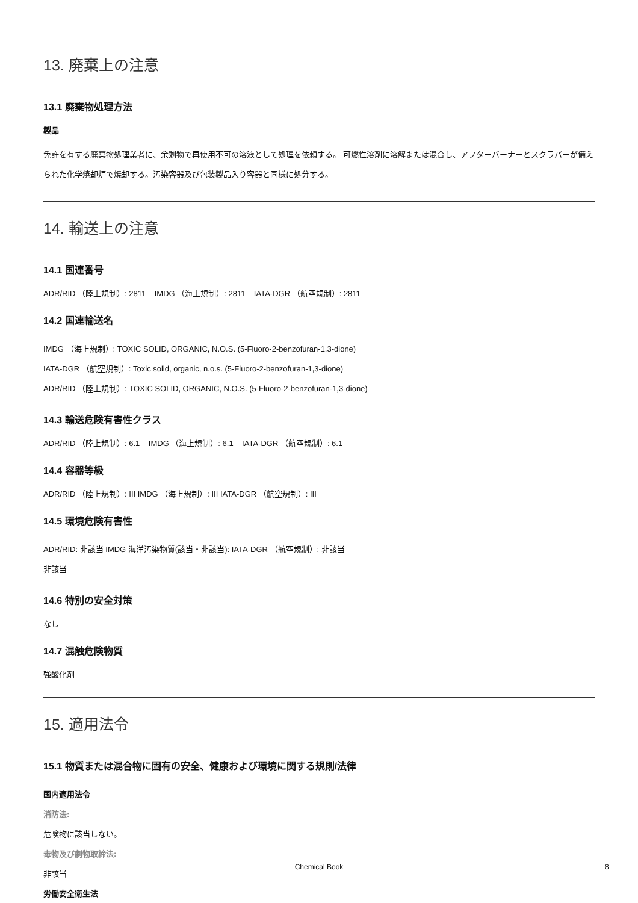13. 廃棄上の注意
13.1 廃棄物処理方法
製品
免許を有する廃棄物処理業者に、余剰物で再使用不可の溶液として処理を依頼する。 可燃性溶剤に溶解または混合し、アフターバーナーとスクラバーが備えられた化学焼却炉で焼却する。汚染容器及び包装製品入り容器と同様に処分する。
14. 輸送上の注意
14.1 国連番号
ADR/RID （陸上規制）: 2811 IMDG （海上規制）: 2811 IATA-DGR （航空規制）: 2811
14.2 国連輸送名
IMDG （海上規制）: TOXIC SOLID, ORGANIC, N.O.S. (5-Fluoro-2-benzofuran-1,3-dione)
IATA-DGR （航空規制）: Toxic solid, organic, n.o.s. (5-Fluoro-2-benzofuran-1,3-dione)
ADR/RID （陸上規制）: TOXIC SOLID, ORGANIC, N.O.S. (5-Fluoro-2-benzofuran-1,3-dione)
14.3 輸送危険有害性クラス
ADR/RID （陸上規制）: 6.1 IMDG （海上規制）: 6.1 IATA-DGR （航空規制）: 6.1
14.4 容器等級
ADR/RID （陸上規制）: III IMDG （海上規制）: III IATA-DGR （航空規制）: III
14.5 環境危険有害性
ADR/RID: 非該当 IMDG 海洋汚染物質(該当・非該当): IATA-DGR （航空規制）: 非該当
非該当
14.6 特別の安全対策
なし
14.7 混触危険物質
強酸化剤
15. 適用法令
15.1 物質または混合物に固有の安全、健康および環境に関する規則/法律
国内適用法令
消防法:
危険物に該当しない。
毒物及び劇物取締法:
非該当
労働安全衛生法
Chemical Book 8